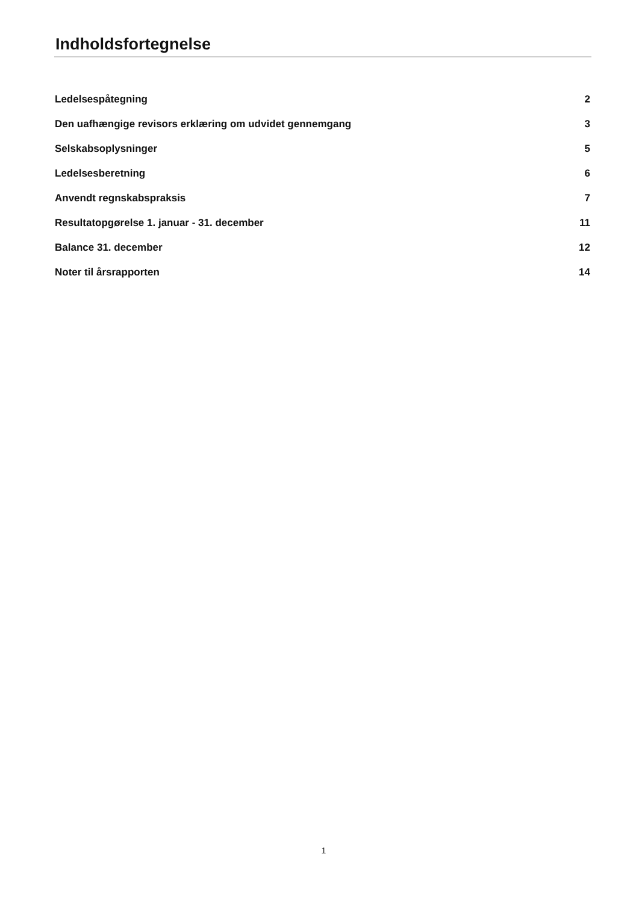Indholdsfortegnelse
| Ledelsespåtegning | 2 |
| Den uafhængige revisors erklæring om udvidet gennemgang | 3 |
| Selskabsoplysninger | 5 |
| Ledelsesberetning | 6 |
| Anvendt regnskabspraksis | 7 |
| Resultatopgørelse 1. januar - 31. december | 11 |
| Balance 31. december | 12 |
| Noter til årsrapporten | 14 |
1